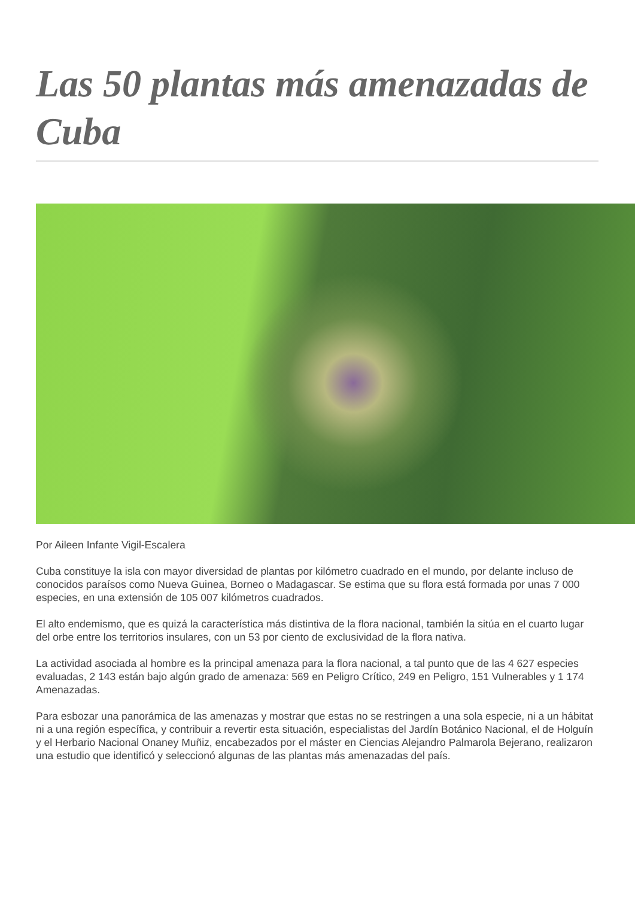Las 50 plantas más amenazadas de Cuba
Por Aileen Infante Vigil-Escalera
Cuba constituye la isla con mayor diversidad de plantas por kilómetro cuadrado en el mundo, por delante incluso de conocidos paraísos como Nueva Guinea, Borneo o Madagascar. Se estima que su flora está formada por unas 7 000 especies, en una extensión de 105 007 kilómetros cuadrados.
El alto endemismo, que es quizá la característica más distintiva de la flora nacional, también la sitúa en el cuarto lugar del orbe entre los territorios insulares, con un 53 por ciento de exclusividad de la flora nativa.
La actividad asociada al hombre es la principal amenaza para la flora nacional, a tal punto que de las 4 627 especies evaluadas, 2 143 están bajo algún grado de amenaza: 569 en Peligro Crítico, 249 en Peligro, 151 Vulnerables y 1 174 Amenazadas.
Para esbozar una panorámica de las amenazas y mostrar que estas no se restringen a una sola especie, ni a un hábitat ni a una región específica, y contribuir a revertir esta situación, especialistas del Jardín Botánico Nacional, el de Holguín y el Herbario Nacional Onaney Muñiz, encabezados por el máster en Ciencias Alejandro Palmarola Bejerano, realizaron una estudio que identificó y seleccionó algunas de las plantas más amenazadas del país.